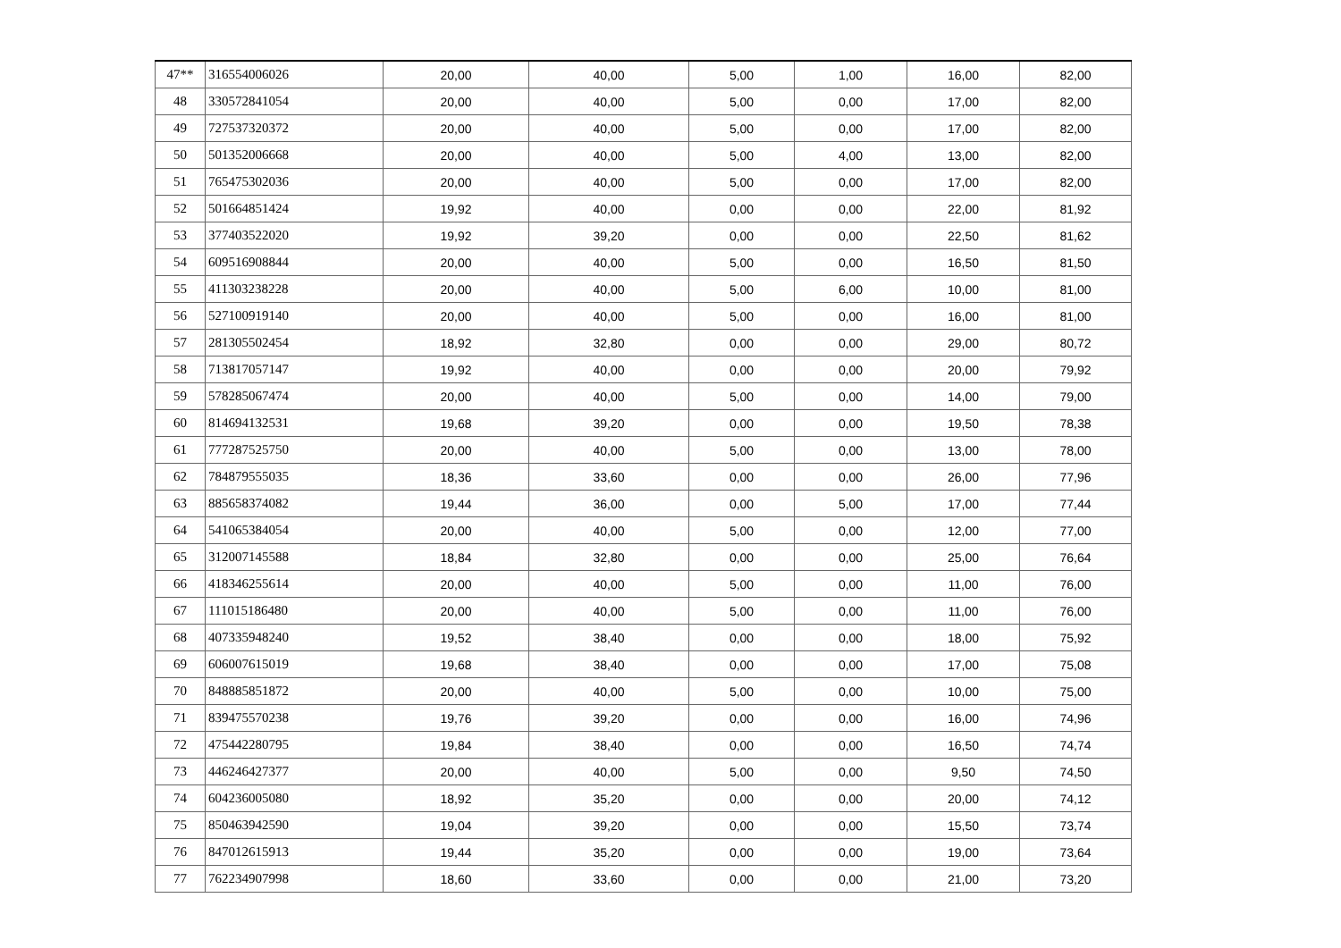| 47** | 316554006026 | 20,00 | 40,00 | 5,00 | 1,00 | 16,00 | 82,00 |
| 48 | 330572841054 | 20,00 | 40,00 | 5,00 | 0,00 | 17,00 | 82,00 |
| 49 | 727537320372 | 20,00 | 40,00 | 5,00 | 0,00 | 17,00 | 82,00 |
| 50 | 501352006668 | 20,00 | 40,00 | 5,00 | 4,00 | 13,00 | 82,00 |
| 51 | 765475302036 | 20,00 | 40,00 | 5,00 | 0,00 | 17,00 | 82,00 |
| 52 | 501664851424 | 19,92 | 40,00 | 0,00 | 0,00 | 22,00 | 81,92 |
| 53 | 377403522020 | 19,92 | 39,20 | 0,00 | 0,00 | 22,50 | 81,62 |
| 54 | 609516908844 | 20,00 | 40,00 | 5,00 | 0,00 | 16,50 | 81,50 |
| 55 | 411303238228 | 20,00 | 40,00 | 5,00 | 6,00 | 10,00 | 81,00 |
| 56 | 527100919140 | 20,00 | 40,00 | 5,00 | 0,00 | 16,00 | 81,00 |
| 57 | 281305502454 | 18,92 | 32,80 | 0,00 | 0,00 | 29,00 | 80,72 |
| 58 | 713817057147 | 19,92 | 40,00 | 0,00 | 0,00 | 20,00 | 79,92 |
| 59 | 578285067474 | 20,00 | 40,00 | 5,00 | 0,00 | 14,00 | 79,00 |
| 60 | 814694132531 | 19,68 | 39,20 | 0,00 | 0,00 | 19,50 | 78,38 |
| 61 | 777287525750 | 20,00 | 40,00 | 5,00 | 0,00 | 13,00 | 78,00 |
| 62 | 784879555035 | 18,36 | 33,60 | 0,00 | 0,00 | 26,00 | 77,96 |
| 63 | 885658374082 | 19,44 | 36,00 | 0,00 | 5,00 | 17,00 | 77,44 |
| 64 | 541065384054 | 20,00 | 40,00 | 5,00 | 0,00 | 12,00 | 77,00 |
| 65 | 312007145588 | 18,84 | 32,80 | 0,00 | 0,00 | 25,00 | 76,64 |
| 66 | 418346255614 | 20,00 | 40,00 | 5,00 | 0,00 | 11,00 | 76,00 |
| 67 | 111015186480 | 20,00 | 40,00 | 5,00 | 0,00 | 11,00 | 76,00 |
| 68 | 407335948240 | 19,52 | 38,40 | 0,00 | 0,00 | 18,00 | 75,92 |
| 69 | 606007615019 | 19,68 | 38,40 | 0,00 | 0,00 | 17,00 | 75,08 |
| 70 | 848885851872 | 20,00 | 40,00 | 5,00 | 0,00 | 10,00 | 75,00 |
| 71 | 839475570238 | 19,76 | 39,20 | 0,00 | 0,00 | 16,00 | 74,96 |
| 72 | 475442280795 | 19,84 | 38,40 | 0,00 | 0,00 | 16,50 | 74,74 |
| 73 | 446246427377 | 20,00 | 40,00 | 5,00 | 0,00 | 9,50 | 74,50 |
| 74 | 604236005080 | 18,92 | 35,20 | 0,00 | 0,00 | 20,00 | 74,12 |
| 75 | 850463942590 | 19,04 | 39,20 | 0,00 | 0,00 | 15,50 | 73,74 |
| 76 | 847012615913 | 19,44 | 35,20 | 0,00 | 0,00 | 19,00 | 73,64 |
| 77 | 762234907998 | 18,60 | 33,60 | 0,00 | 0,00 | 21,00 | 73,20 |